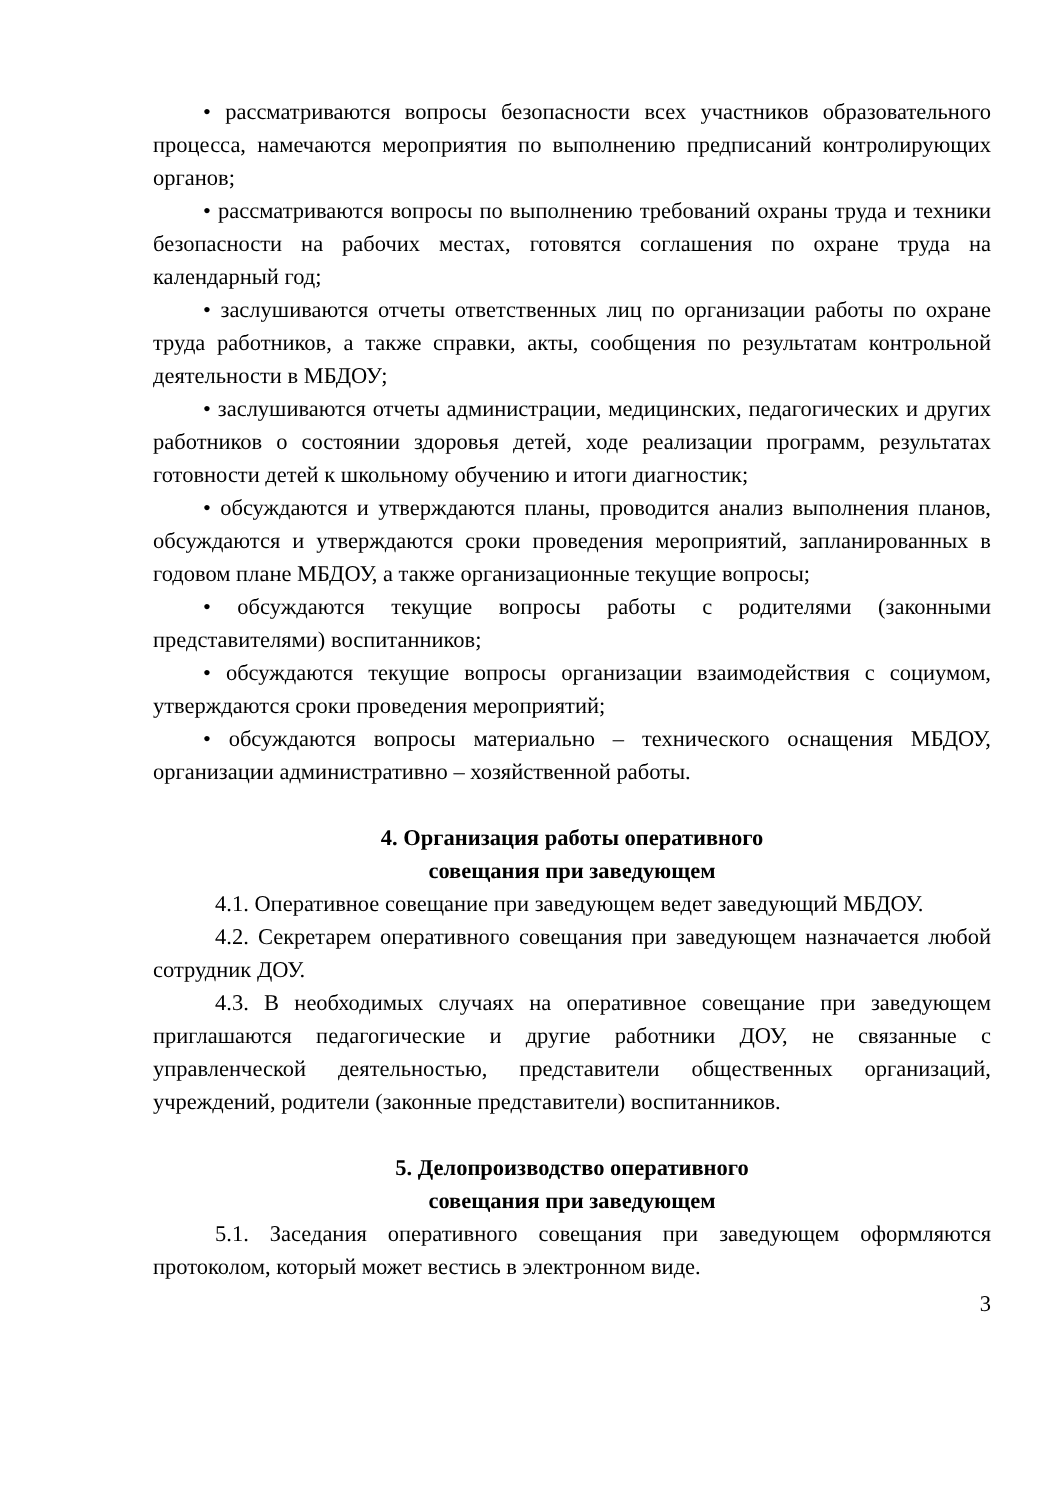• рассматриваются вопросы безопасности всех участников образовательного процесса, намечаются мероприятия по выполнению предписаний контролирующих органов;
• рассматриваются вопросы по выполнению требований охраны труда и техники безопасности на рабочих местах, готовятся соглашения по охране труда на календарный год;
• заслушиваются отчеты ответственных лиц по организации работы по охране труда работников, а также справки, акты, сообщения по результатам контрольной деятельности в МБДОУ;
• заслушиваются отчеты администрации, медицинских, педагогических и других работников о состоянии здоровья детей, ходе реализации программ, результатах готовности детей к школьному обучению и итоги диагностик;
• обсуждаются и утверждаются планы, проводится анализ выполнения планов, обсуждаются и утверждаются сроки проведения мероприятий, запланированных в годовом плане МБДОУ, а также организационные текущие вопросы;
• обсуждаются текущие вопросы работы с родителями (законными представителями) воспитанников;
• обсуждаются текущие вопросы организации взаимодействия с социумом, утверждаются сроки проведения мероприятий;
• обсуждаются вопросы материально – технического оснащения МБДОУ, организации административно – хозяйственной работы.
4. Организация работы оперативного
совещания при заведующем
4.1. Оперативное совещание при заведующем ведет заведующий МБДОУ.
4.2. Секретарем оперативного совещания при заведующем назначается любой сотрудник ДОУ.
4.3. В необходимых случаях на оперативное совещание при заведующем приглашаются педагогические и другие работники ДОУ, не связанные с управленческой деятельностью, представители общественных организаций, учреждений, родители (законные представители) воспитанников.
5. Делопроизводство оперативного
совещания при заведующем
5.1. Заседания оперативного совещания при заведующем оформляются протоколом, который может вестись в электронном виде.
3